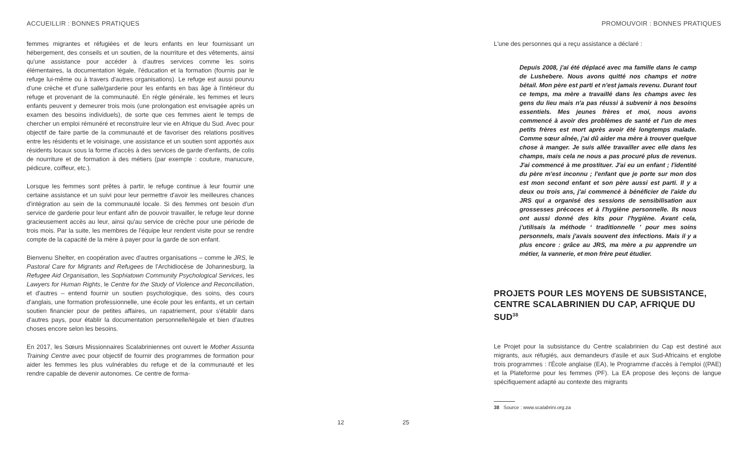ACCUEILLIR : BONNES PRATIQUES
femmes migrantes et réfugiées et de leurs enfants en leur fournissant un hébergement, des conseils et un soutien, de la nourriture et des vêtements, ainsi qu'une assistance pour accéder à d'autres services comme les soins élémentaires, la documentation légale, l'éducation et la formation (fournis par le refuge lui-même ou à travers d'autres organisations). Le refuge est aussi pourvu d'une crèche et d'une salle/garderie pour les enfants en bas âge à l'intérieur du refuge et provenant de la communauté. En règle générale, les femmes et leurs enfants peuvent y demeurer trois mois (une prolongation est envisagée après un examen des besoins individuels), de sorte que ces femmes aient le temps de chercher un emploi rémunéré et reconstruire leur vie en Afrique du Sud. Avec pour objectif de faire partie de la communauté et de favoriser des relations positives entre les résidents et le voisinage, une assistance et un soutien sont apportés aux résidents locaux sous la forme d'accès à des services de garde d'enfants, de colis de nourriture et de formation à des métiers (par exemple : couture, manucure, pédicure, coiffeur, etc.).
Lorsque les femmes sont prêtes à partir, le refuge continue à leur fournir une certaine assistance et un suivi pour leur permettre d'avoir les meilleures chances d'intégration au sein de la communauté locale. Si des femmes ont besoin d'un service de garderie pour leur enfant afin de pouvoir travailler, le refuge leur donne gracieusement accès au leur, ainsi qu'au service de crèche pour une période de trois mois. Par la suite, les membres de l'équipe leur rendent visite pour se rendre compte de la capacité de la mère à payer pour la garde de son enfant.
Bienvenu Shelter, en coopération avec d'autres organisations – comme le JRS, le Pastoral Care for Migrants and Refugees de l'Archidiocèse de Johannesburg, la Refugee Aid Organisation, les Sophiatown Community Psychological Services, les Lawyers for Human Rights, le Centre for the Study of Violence and Reconciliation, et d'autres – entend fournir un soutien psychologique, des soins, des cours d'anglais, une formation professionnelle, une école pour les enfants, et un certain soutien financier pour de petites affaires, un rapatriement, pour s'établir dans d'autres pays, pour établir la documentation personnelle/légale et bien d'autres choses encore selon les besoins.
En 2017, les Sœurs Missionnaires Scalabriniennes ont ouvert le Mother Assunta Training Centre avec pour objectif de fournir des programmes de formation pour aider les femmes les plus vulnérables du refuge et de la communauté et les rendre capable de devenir autonomes. Ce centre de forma-
12 25
PROMOUVOIR : BONNES PRATIQUES
L'une des personnes qui a reçu assistance a déclaré :
Depuis 2008, j'ai été déplacé avec ma famille dans le camp de Lushebere. Nous avons quitté nos champs et notre bétail. Mon père est parti et n'est jamais revenu. Durant tout ce temps, ma mère a travaillé dans les champs avec les gens du lieu mais n'a pas réussi à subvenir à nos besoins essentiels. Mes jeunes frères et moi, nous avons commencé à avoir des problèmes de santé et l'un de mes petits frères est mort après avoir été longtemps malade. Comme sœur aînée, j'ai dû aider ma mère à trouver quelque chose à manger. Je suis allée travailler avec elle dans les champs, mais cela ne nous a pas procuré plus de revenus. J'ai commencé à me prostituer. J'ai eu un enfant ; l'identité du père m'est inconnu ; l'enfant que je porte sur mon dos est mon second enfant et son père aussi est parti. Il y a deux ou trois ans, j'ai commencé à bénéficier de l'aide du JRS qui a organisé des sessions de sensibilisation aux grossesses précoces et à l'hygiène personnelle. Ils nous ont aussi donné des kits pour l'hygiène. Avant cela, j'utilisais la méthode ‘ traditionnelle ' pour mes soins personnels, mais j'avais souvent des infections. Mais il y a plus encore : grâce au JRS, ma mère a pu apprendre un métier, la vannerie, et mon frère peut étudier.
PROJETS POUR LES MOYENS DE SUBSISTANCE, CENTRE SCALABRINIEN DU CAP, AFRIQUE DU SUD<sup>38</sup>
Le Projet pour la subsistance du Centre scalabrinien du Cap est destiné aux migrants, aux réfugiés, aux demandeurs d'asile et aux Sud-Africains et englobe trois programmes : l'École anglaise (EA), le Programme d'accès à l'emploi ((PAE) et la Plateforme pour les femmes (PF). La EA propose des leçons de langue spécifiquement adapté au contexte des migrants
38 Source : www.scalabrini.org.za